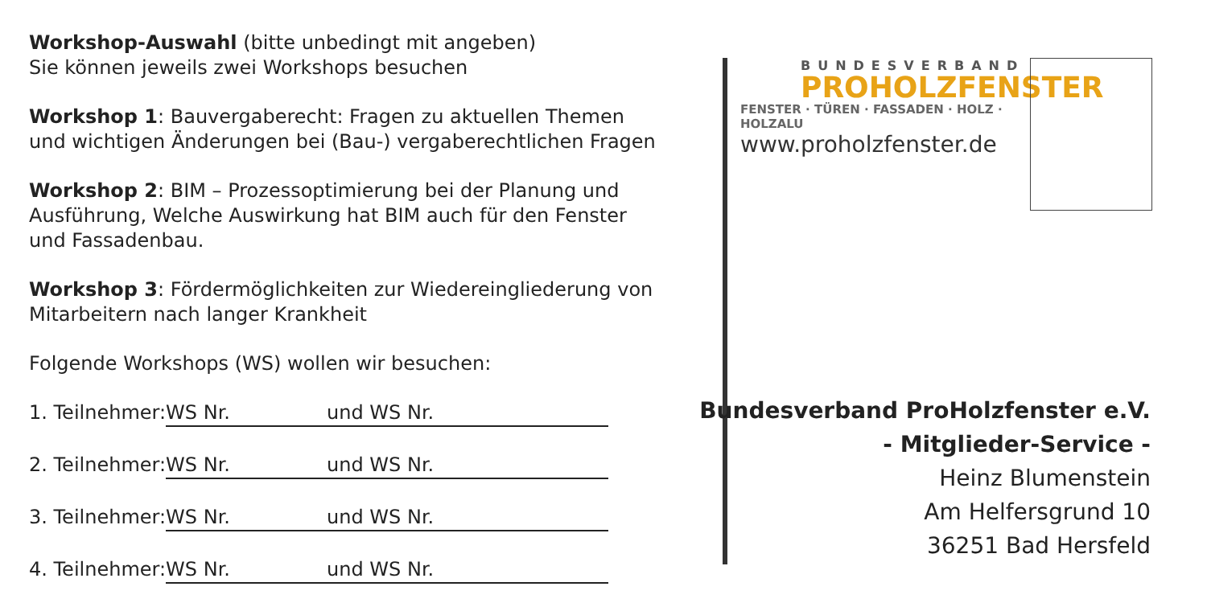Workshop-Auswahl (bitte unbedingt mit angeben)
Sie können jeweils zwei Workshops besuchen
Workshop 1: Bauvergaberecht: Fragen zu aktuellen Themen und wichtigen Änderungen bei (Bau-) vergaberechtlichen Fragen
Workshop 2: BIM – Prozessoptimierung bei der Planung und Ausführung, Welche Auswirkung hat BIM auch für den Fenster und Fassadenbau.
Workshop 3: Fördermöglichkeiten zur Wiedereingliederung von Mitarbeitern nach langer Krankheit
Folgende Workshops (WS) wollen wir besuchen:
1. Teilnehmer: WS Nr. und WS Nr.
2. Teilnehmer: WS Nr. und WS Nr.
3. Teilnehmer: WS Nr. und WS Nr.
4. Teilnehmer: WS Nr. und WS Nr.
BUNDESVERBAND
PROHOLZFENSTER
FENSTER · TÜREN · FASSADEN · HOLZ · HOLZALU
www.proholzfenster.de
Bundesverband ProHolzfenster e.V.
- Mitglieder-Service -
Heinz Blumenstein
Am Helfersgrund 10
36251 Bad Hersfeld